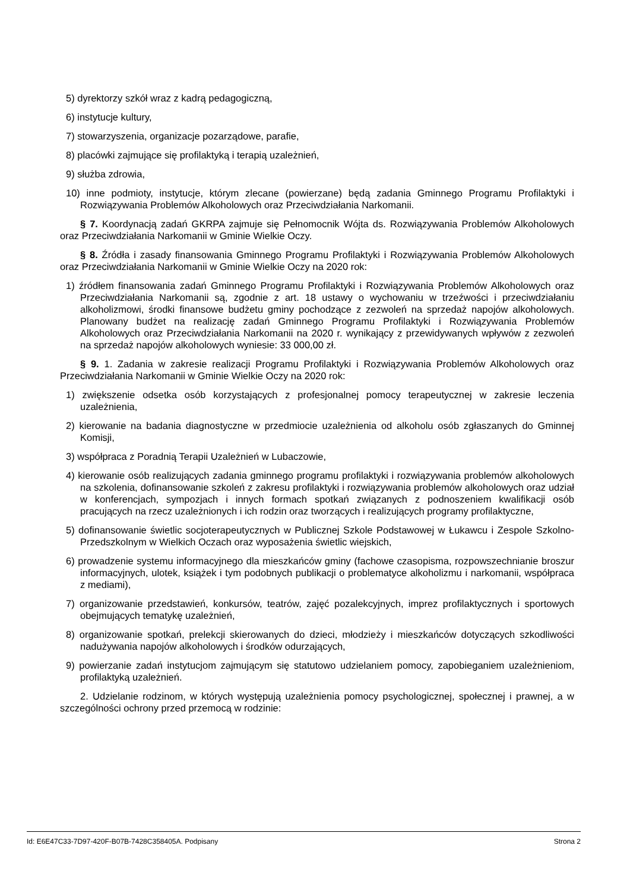5) dyrektorzy szkół wraz z kadrą pedagogiczną,
6) instytucje kultury,
7) stowarzyszenia, organizacje pozarządowe, parafie,
8) placówki zajmujące się profilaktyką i terapią uzależnień,
9) służba zdrowia,
10) inne podmioty, instytucje, którym zlecane (powierzane) będą zadania Gminnego Programu Profilaktyki i Rozwiązywania Problemów Alkoholowych oraz Przeciwdziałania Narkomanii.
§ 7. Koordynacją zadań GKRPA zajmuje się Pełnomocnik Wójta ds. Rozwiązywania Problemów Alkoholowych oraz Przeciwdziałania Narkomanii w Gminie Wielkie Oczy.
§ 8. Źródła i zasady finansowania Gminnego Programu Profilaktyki i Rozwiązywania Problemów Alkoholowych oraz Przeciwdziałania Narkomanii w Gminie Wielkie Oczy na 2020 rok:
1) źródłem finansowania zadań Gminnego Programu Profilaktyki i Rozwiązywania Problemów Alkoholowych oraz Przeciwdziałania Narkomanii są, zgodnie z art. 18 ustawy o wychowaniu w trzeźwości i przeciwdziałaniu alkoholizmowi, środki finansowe budżetu gminy pochodzące z zezwoleń na sprzedaż napojów alkoholowych. Planowany budżet na realizację zadań Gminnego Programu Profilaktyki i Rozwiązywania Problemów Alkoholowych oraz Przeciwdziałania Narkomanii na 2020 r. wynikający z przewidywanych wpływów z zezwoleń na sprzedaż napojów alkoholowych wyniesie: 33 000,00 zł.
§ 9. 1. Zadania w zakresie realizacji Programu Profilaktyki i Rozwiązywania Problemów Alkoholowych oraz Przeciwdziałania Narkomanii w Gminie Wielkie Oczy na 2020 rok:
1) zwiększenie odsetka osób korzystających z profesjonalnej pomocy terapeutycznej w zakresie leczenia uzależnienia,
2) kierowanie na badania diagnostyczne w przedmiocie uzależnienia od alkoholu osób zgłaszanych do Gminnej Komisji,
3) współpraca z Poradnią Terapii Uzależnień w Lubaczowie,
4) kierowanie osób realizujących zadania gminnego programu profilaktyki i rozwiązywania problemów alkoholowych na szkolenia, dofinansowanie szkoleń z zakresu profilaktyki i rozwiązywania problemów alkoholowych oraz udział w konferencjach, sympozjach i innych formach spotkań związanych z podnoszeniem kwalifikacji osób pracujących na rzecz uzależnionych i ich rodzin oraz tworzących i realizujących programy profilaktyczne,
5) dofinansowanie świetlic socjoterapeutycznych w Publicznej Szkole Podstawowej w Łukawcu i Zespole Szkolno-Przedszkolnym w Wielkich Oczach oraz wyposażenia świetlic wiejskich,
6) prowadzenie systemu informacyjnego dla mieszkańców gminy (fachowe czasopisma, rozpowszechnianie broszur informacyjnych, ulotek, książek i tym podobnych publikacji o problematyce alkoholizmu i narkomanii, współpraca z mediami),
7) organizowanie przedstawień, konkursów, teatrów, zajęć pozalekcyjnych, imprez profilaktycznych i sportowych obejmujących tematykę uzależnień,
8) organizowanie spotkań, prelekcji skierowanych do dzieci, młodzieży i mieszkańców dotyczących szkodliwości nadużywania napojów alkoholowych i środków odurzających,
9) powierzanie zadań instytucjom zajmującym się statutowo udzielaniem pomocy, zapobieganiem uzależnieniom, profilaktyką uzależnień.
2. Udzielanie rodzinom, w których występują uzależnienia pomocy psychologicznej, społecznej i prawnej, a w szczególności ochrony przed przemocą w rodzinie:
Id: E6E47C33-7D97-420F-B07B-7428C358405A. Podpisany Strona 2